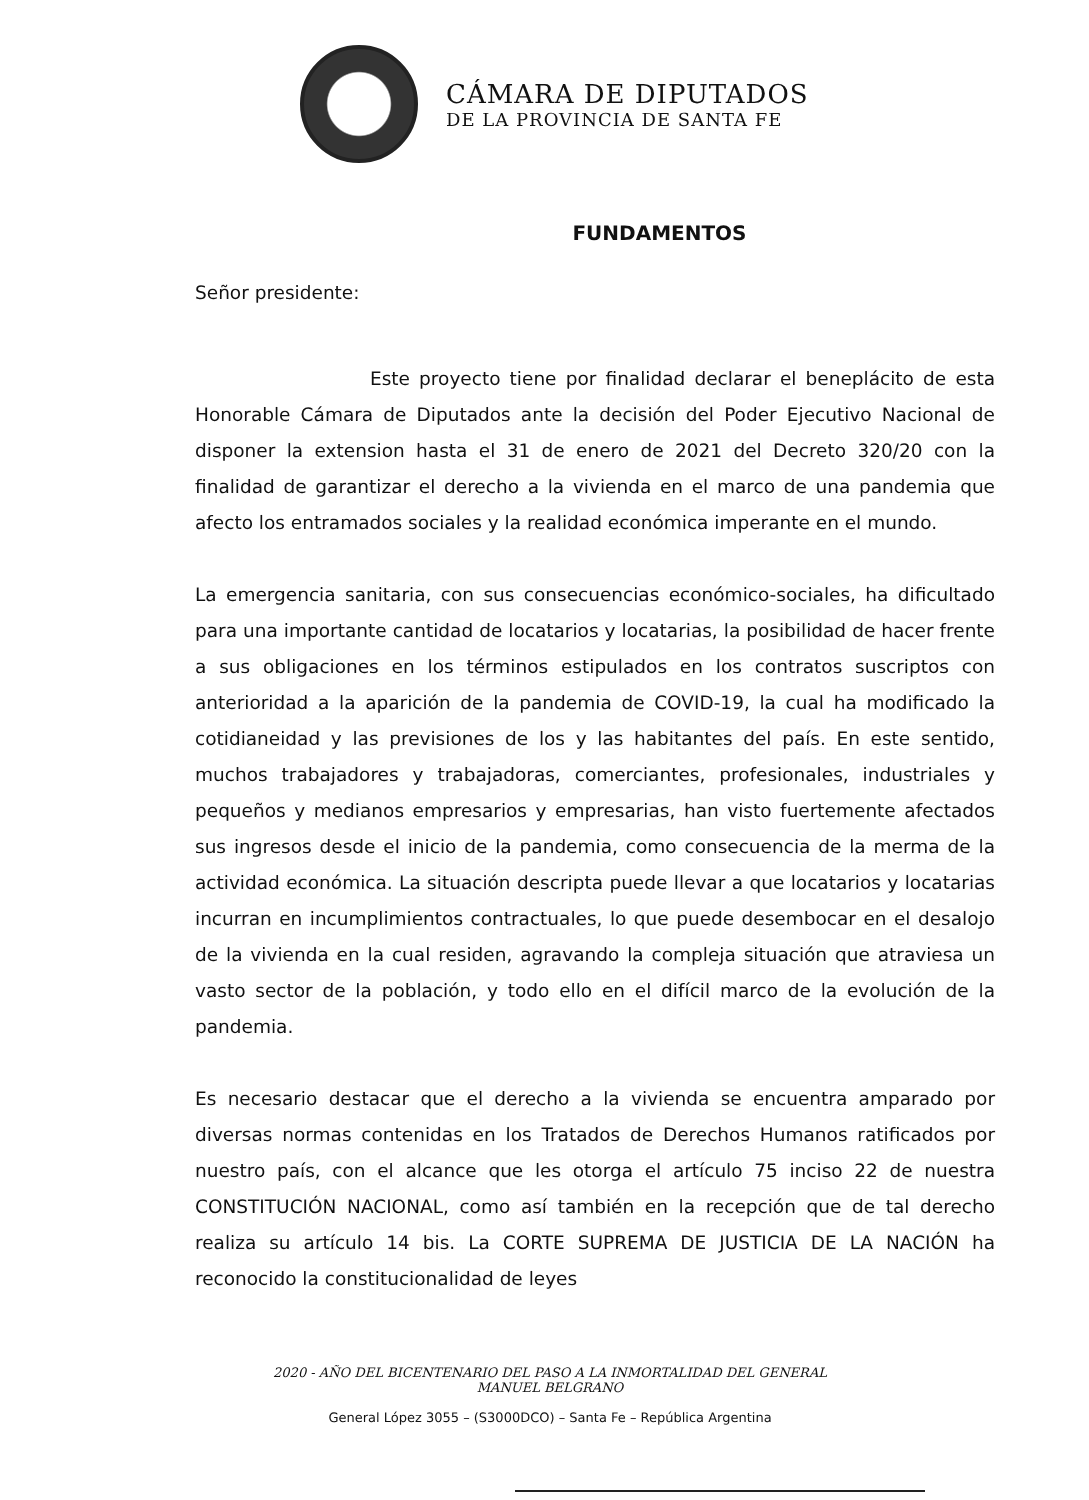CÁMARA DE DIPUTADOS
DE LA PROVINCIA DE SANTA FE
FUNDAMENTOS
Señor presidente:
Este proyecto tiene por finalidad declarar el beneplácito de esta Honorable Cámara de Diputados ante la decisión del Poder Ejecutivo Nacional de disponer la extension hasta el 31 de enero de 2021 del Decreto 320/20 con la finalidad de garantizar el derecho a la vivienda en el marco de una pandemia que afecto los entramados sociales y la realidad económica imperante en el mundo.
La emergencia sanitaria, con sus consecuencias económico-sociales, ha dificultado para una importante cantidad de locatarios y locatarias, la posibilidad de hacer frente a sus obligaciones en los términos estipulados en los contratos suscriptos con anterioridad a la aparición de la pandemia de COVID-19, la cual ha modificado la cotidianeidad y las previsiones de los y las habitantes del país. En este sentido, muchos trabajadores y trabajadoras, comerciantes, profesionales, industriales y pequeños y medianos empresarios y empresarias, han visto fuertemente afectados sus ingresos desde el inicio de la pandemia, como consecuencia de la merma de la actividad económica. La situación descripta puede llevar a que locatarios y locatarias incurran en incumplimientos contractuales, lo que puede desembocar en el desalojo de la vivienda en la cual residen, agravando la compleja situación que atraviesa un vasto sector de la población, y todo ello en el difícil marco de la evolución de la pandemia.
Es necesario destacar que el derecho a la vivienda se encuentra amparado por diversas normas contenidas en los Tratados de Derechos Humanos ratificados por nuestro país, con el alcance que les otorga el artículo 75 inciso 22 de nuestra CONSTITUCIÓN NACIONAL, como así también en la recepción que de tal derecho realiza su artículo 14 bis. La CORTE SUPREMA DE JUSTICIA DE LA NACIÓN ha reconocido la constitucionalidad de leyes
2020 - AÑO DEL BICENTENARIO DEL PASO A LA INMORTALIDAD DEL GENERAL MANUEL BELGRANO
General López 3055 – (S3000DCO) – Santa Fe – República Argentina